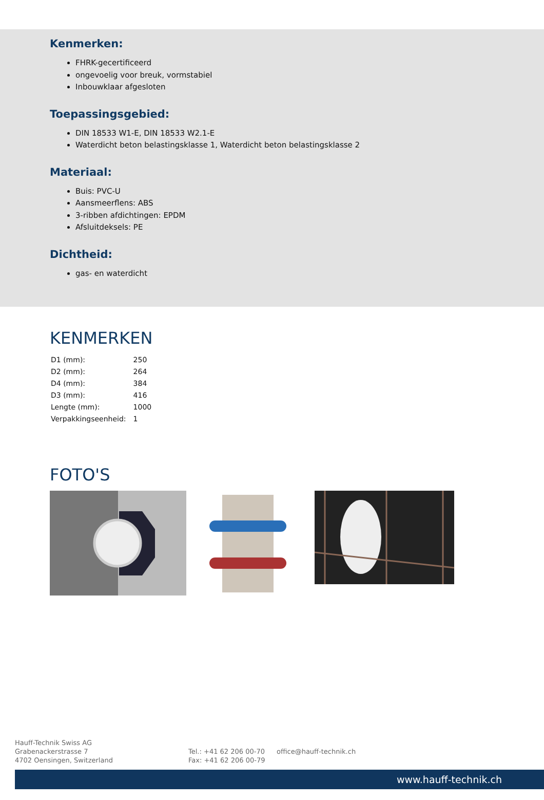Kenmerken:
FHRK-gecertificeerd
ongevoelig voor breuk, vormstabiel
Inbouwklaar afgesloten
Toepassingsgebied:
DIN 18533 W1-E, DIN 18533 W2.1-E
Waterdicht beton belastingsklasse 1, Waterdicht beton belastingsklasse 2
Materiaal:
Buis: PVC-U
Aansmeerflens: ABS
3-ribben afdichtingen: EPDM
Afsluitdeksels: PE
Dichtheid:
gas- en waterdicht
KENMERKEN
| D1 (mm): | 250 |
| D2 (mm): | 264 |
| D4 (mm): | 384 |
| D3 (mm): | 416 |
| Lengte (mm): | 1000 |
| Verpakkingseenheid: | 1 |
FOTO'S
Hauff-Technik Swiss AG
Grabenackerstrasse 7
4702 Oensingen, Switzerland
Tel.: +41 62 206 00-70
Fax: +41 62 206 00-79
office@hauff-technik.ch
www.hauff-technik.ch